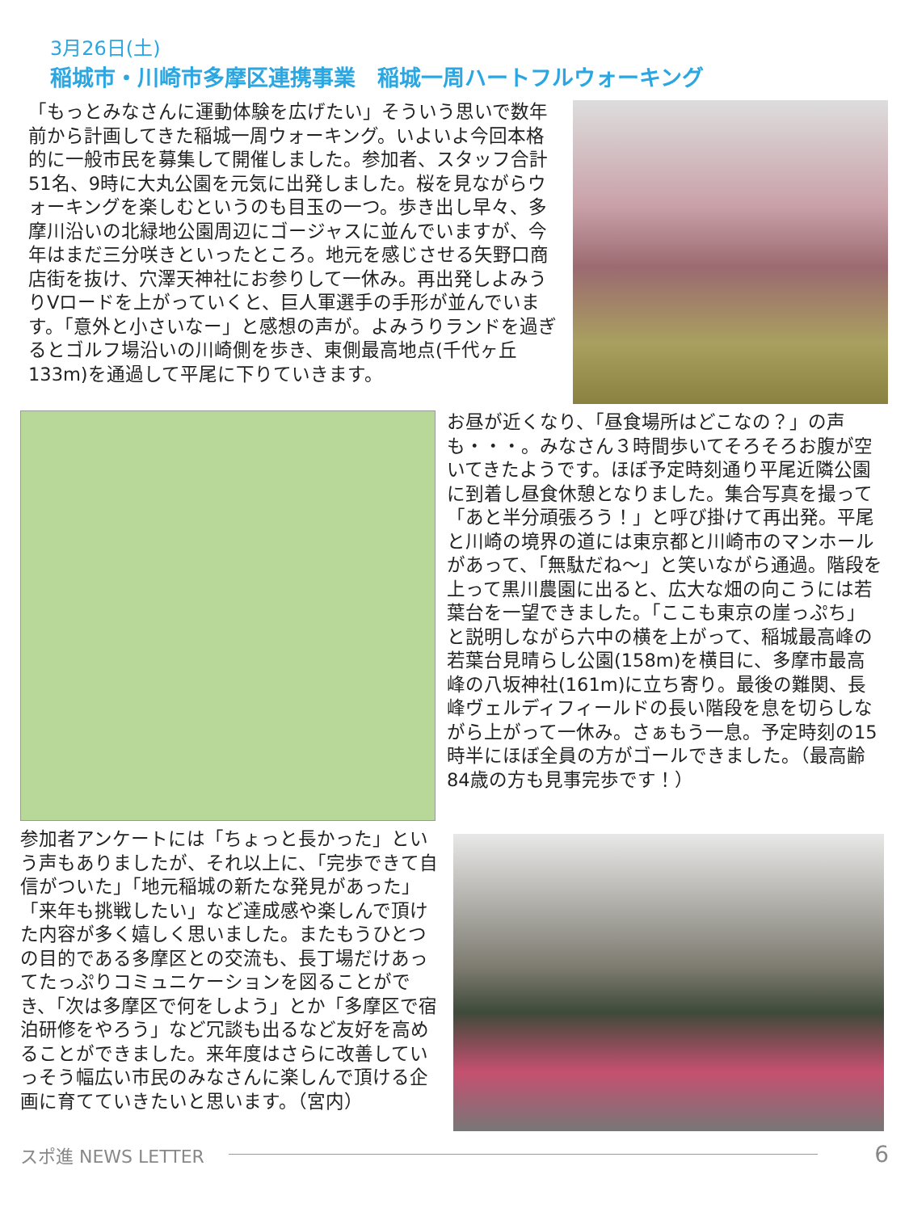3月26日(土)
稲城市・川崎市多摩区連携事業　稲城一周ハートフルウォーキング
「もっとみなさんに運動体験を広げたい」そういう思いで数年前から計画してきた稲城一周ウォーキング。いよいよ今回本格的に一般市民を募集して開催しました。参加者、スタッフ合計51名、9時に大丸公園を元気に出発しました。桜を見ながらウォーキングを楽しむというのも目玉の一つ。歩き出し早々、多摩川沿いの北緑地公園周辺にゴージャスに並んでいますが、今年はまだ三分咲きといったところ。地元を感じさせる矢野口商店街を抜け、穴澤天神社にお参りして一休み。再出発しよみうりVロードを上がっていくと、巨人軍選手の手形が並んでいます。「意外と小さいなー」と感想の声が。よみうりランドを過ぎるとゴルフ場沿いの川崎側を歩き、東側最高地点(千代ヶ丘133m)を通過して平尾に下りていきます。
お昼が近くなり、「昼食場所はどこなの？」の声も・・・。みなさん３時間歩いてそろそろお腹が空いてきたようです。ほぼ予定時刻通り平尾近隣公園に到着し昼食休憩となりました。集合写真を撮って「あと半分頑張ろう！」と呼び掛けて再出発。平尾と川崎の境界の道には東京都と川崎市のマンホールがあって、「無駄だね～」と笑いながら通過。階段を上って黒川農園に出ると、広大な畑の向こうには若葉台を一望できました。「ここも東京の崖っぷち」と説明しながら六中の横を上がって、稲城最高峰の若葉台見晴らし公園(158m)を横目に、多摩市最高峰の八坂神社(161m)に立ち寄り。最後の難関、長峰ヴェルディフィールドの長い階段を息を切らしながら上がって一休み。さぁもう一息。予定時刻の15時半にほぼ全員の方がゴールできました。（最高齢84歳の方も見事完歩です！）
参加者アンケートには「ちょっと長かった」という声もありましたが、それ以上に、「完歩できて自信がついた」「地元稲城の新たな発見があった」「来年も挑戦したい」など達成感や楽しんで頂けた内容が多く嬉しく思いました。またもうひとつの目的である多摩区との交流も、長丁場だけあってたっぷりコミュニケーションを図ることができ、「次は多摩区で何をしよう」とか「多摩区で宿泊研修をやろう」など冗談も出るなど友好を高めることができました。来年度はさらに改善していっそう幅広い市民のみなさんに楽しんで頂ける企画に育てていきたいと思います。（宮内）
スポ進 NEWS LETTER 6